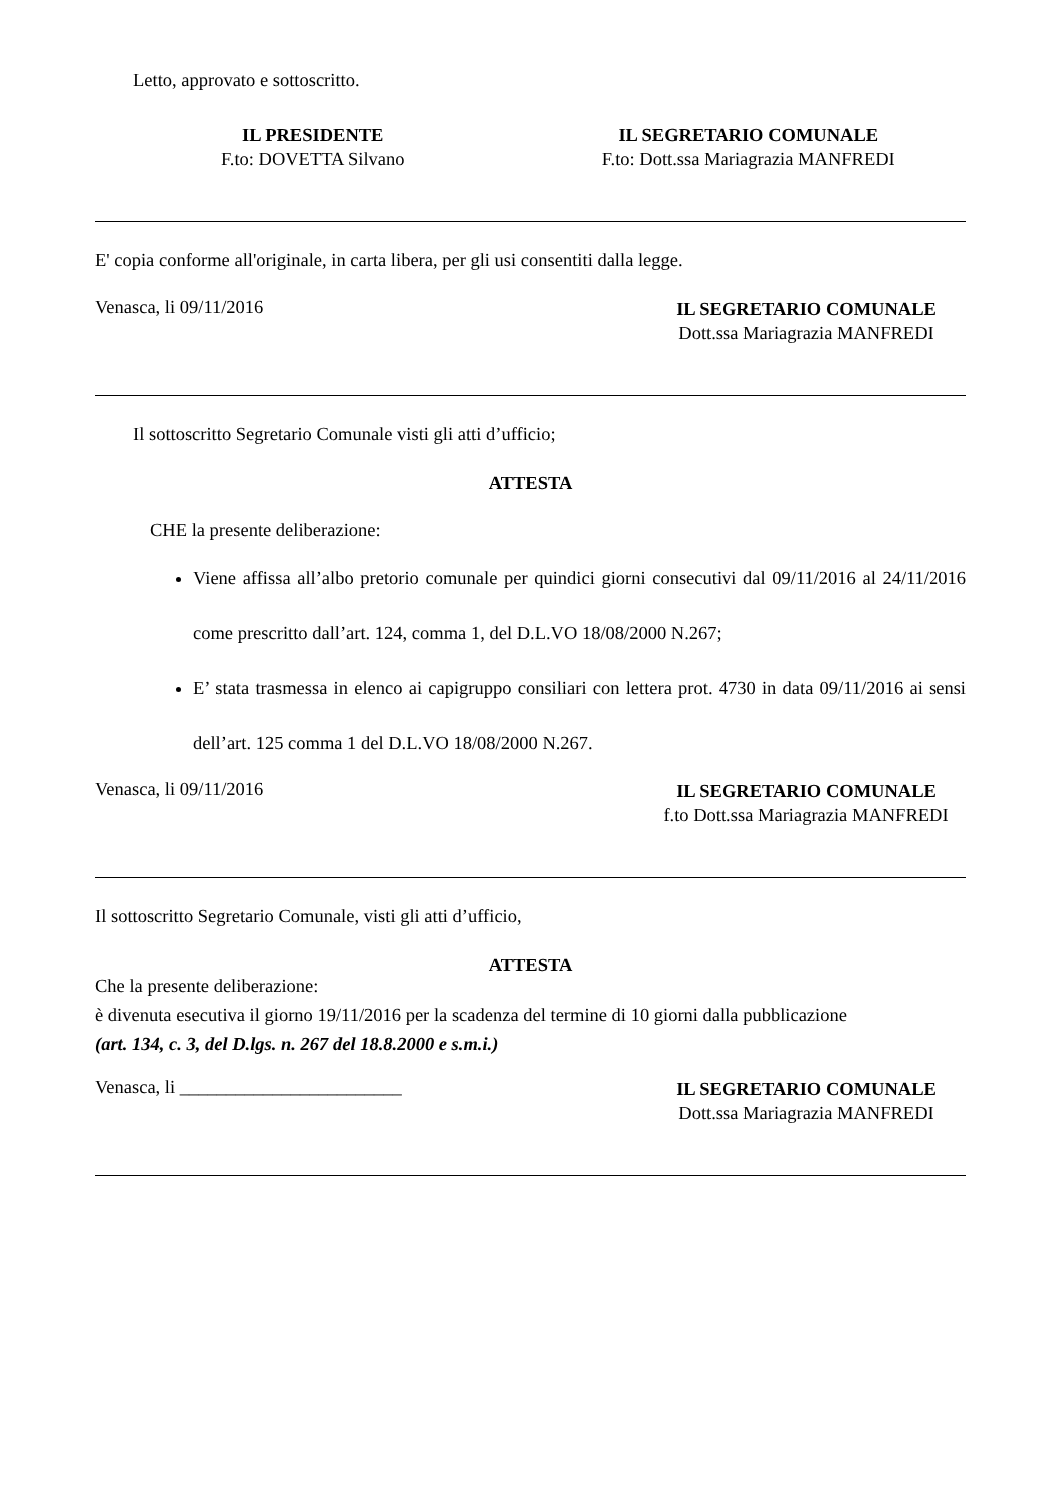Letto, approvato e sottoscritto.
IL PRESIDENTE
F.to: DOVETTA Silvano
IL SEGRETARIO COMUNALE
F.to: Dott.ssa Mariagrazia MANFREDI
E' copia conforme all'originale, in carta libera, per gli usi consentiti dalla legge.
Venasca, li 09/11/2016
IL SEGRETARIO COMUNALE
Dott.ssa Mariagrazia MANFREDI
Il sottoscritto Segretario Comunale visti gli atti d’ufficio;
ATTESTA
CHE la presente deliberazione:
Viene affissa all’albo pretorio comunale per quindici giorni consecutivi dal 09/11/2016 al 24/11/2016 come prescritto dall’art. 124, comma 1, del D.L.VO 18/08/2000 N.267;
E’ stata trasmessa in elenco ai capigruppo consiliari con lettera prot. 4730 in data 09/11/2016 ai sensi dell’art. 125 comma 1 del D.L.VO 18/08/2000 N.267.
Venasca, li 09/11/2016
IL SEGRETARIO COMUNALE
f.to Dott.ssa Mariagrazia MANFREDI
Il sottoscritto Segretario Comunale, visti gli atti d’ufficio,
ATTESTA
Che la presente deliberazione:
è divenuta esecutiva il giorno 19/11/2016 per la scadenza del termine di 10 giorni dalla pubblicazione
(art. 134, c. 3, del D.lgs. n. 267 del 18.8.2000 e s.m.i.)
Venasca, li ________________________
IL SEGRETARIO COMUNALE
Dott.ssa Mariagrazia MANFREDI